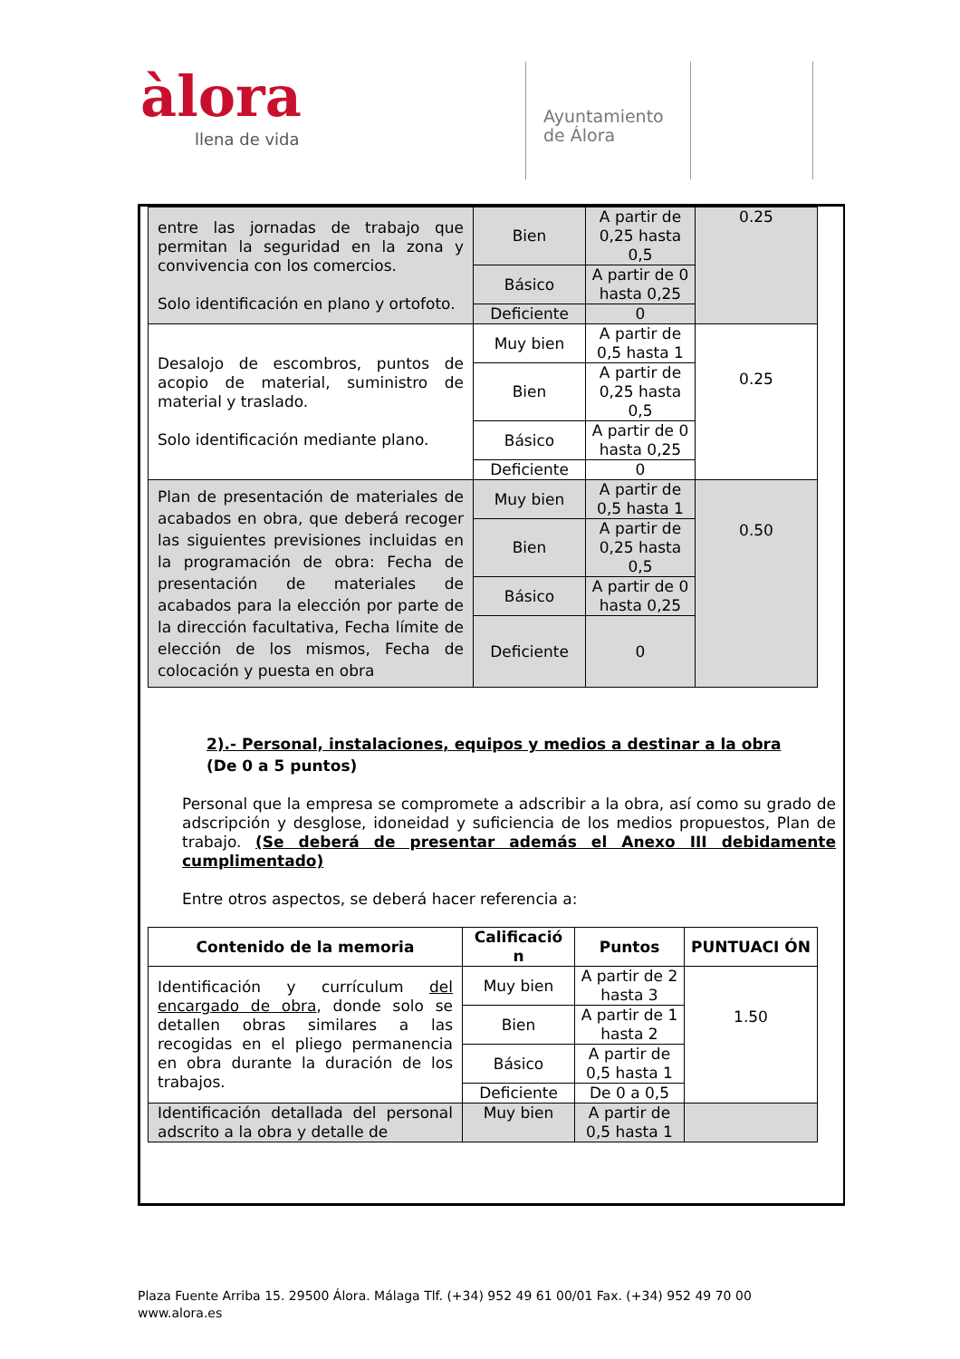àlora
llena de vida
Ayuntamiento
de Álora
| entre las jornadas de trabajo que permitan la seguridad en la zona y convivencia con los comercios. Solo identificación en plano y ortofoto. | Bien | A partir de 0,25 hasta 0,5 | 0.25 |
| | Básico | A partir de 0 hasta 0,25 | |
| | Deficiente | 0 | |
| Desalojo de escombros, puntos de acopio de material, suministro de material y traslado. Solo identificación mediante plano. | Muy bien | A partir de 0,5 hasta 1 | 0.25 |
| | Bien | A partir de 0,25 hasta 0,5 | |
| | Básico | A partir de 0 hasta 0,25 | |
| | Deficiente | 0 | |
| Plan de presentación de materiales de acabados en obra, que deberá recoger las siguientes previsiones incluidas en la programación de obra: Fecha de presentación de materiales de acabados para la elección por parte de la dirección facultativa, Fecha límite de elección de los mismos, Fecha de colocación y puesta en obra | Muy bien | A partir de 0,5 hasta 1 | 0.50 |
| | Bien | A partir de 0,25 hasta 0,5 | |
| | Básico | A partir de 0 hasta 0,25 | |
| | Deficiente | 0 | |
2).- Personal, instalaciones, equipos y medios a destinar a la obra
(De 0 a 5 puntos)
Personal que la empresa se compromete a adscribir a la obra, así como su grado de adscripción y desglose, idoneidad y suficiencia de los medios propuestos, Plan de trabajo. (Se deberá de presentar además el Anexo III debidamente cumplimentado)
Entre otros aspectos, se deberá hacer referencia a:
| Contenido de la memoria | Calificació n | Puntos | PUNTUACI ÓN |
| --- | --- | --- | --- |
| Identificación y currículum del encargado de obra , donde solo se detallen obras similares a las recogidas en el pliego permanencia en obra durante la duración de los trabajos. | Muy bien | A partir de 2 hasta 3 | 1.50 |
| | Bien | A partir de 1 hasta 2 | |
| | Básico | A partir de 0,5 hasta 1 | |
| | Deficiente | De 0 a 0,5 | |
| Identificación detallada del personal adscrito a la obra y detalle de | Muy bien | A partir de 0,5 hasta 1 | |
Plaza Fuente Arriba 15. 29500 Álora. Málaga Tlf. (+34) 952 49 61 00/01 Fax. (+34) 952 49 70 00
www.alora.es